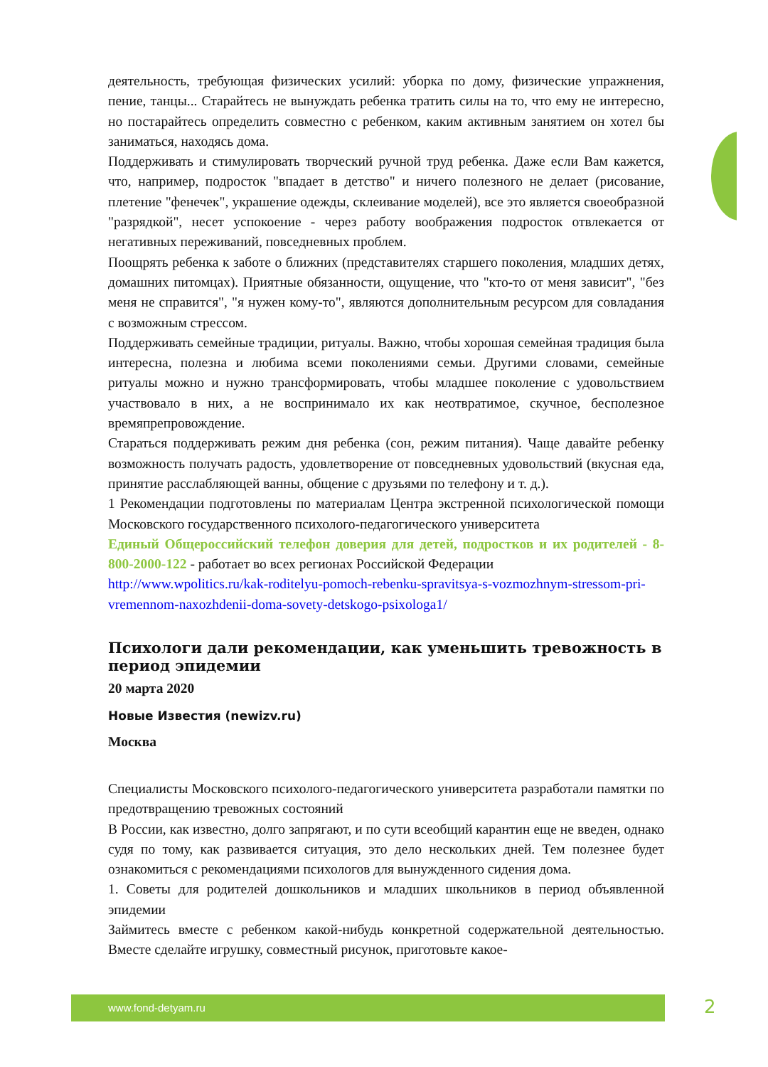деятельность, требующая физических усилий: уборка по дому, физические упражнения, пение, танцы... Старайтесь не вынуждать ребенка тратить силы на то, что ему не интересно, но постарайтесь определить совместно с ребенком, каким активным занятием он хотел бы заниматься, находясь дома.
Поддерживать и стимулировать творческий ручной труд ребенка. Даже если Вам кажется, что, например, подросток "впадает в детство" и ничего полезного не делает (рисование, плетение "фенечек", украшение одежды, склеивание моделей), все это является своеобразной "разрядкой", несет успокоение - через работу воображения подросток отвлекается от негативных переживаний, повседневных проблем.
Поощрять ребенка к заботе о ближних (представителях старшего поколения, младших детях, домашних питомцах). Приятные обязанности, ощущение, что "кто-то от меня зависит", "без меня не справится", "я нужен кому-то", являются дополнительным ресурсом для совладания с возможным стрессом.
Поддерживать семейные традиции, ритуалы. Важно, чтобы хорошая семейная традиция была интересна, полезна и любима всеми поколениями семьи. Другими словами, семейные ритуалы можно и нужно трансформировать, чтобы младшее поколение с удовольствием участвовало в них, а не воспринимало их как неотвратимое, скучное, бесполезное времяпрепровождение.
Стараться поддерживать режим дня ребенка (сон, режим питания). Чаще давайте ребенку возможность получать радость, удовлетворение от повседневных удовольствий (вкусная еда, принятие расслабляющей ванны, общение с друзьями по телефону и т. д.).
1 Рекомендации подготовлены по материалам Центра экстренной психологической помощи Московского государственного психолого-педагогического университета
Единый Общероссийский телефон доверия для детей, подростков и их родителей - 8-800-2000-122 - работает во всех регионах Российской Федерации
http://www.wpolitics.ru/kak-roditelyu-pomoch-rebenku-spravitsya-s-vozmozhnym-stressom-pri-vremennom-naxozhdenii-doma-sovety-detskogo-psixologa1/
Психологи дали рекомендации, как уменьшить тревожность в период эпидемии
20 марта 2020
Новые Известия (newizv.ru)
Москва
Специалисты Московского психолого-педагогического университета разработали памятки по предотвращению тревожных состояний
В России, как известно, долго запрягают, и по сути всеобщий карантин еще не введен, однако судя по тому, как развивается ситуация, это дело нескольких дней. Тем полезнее будет ознакомиться с рекомендациями психологов для вынужденного сидения дома.
1. Советы для родителей дошкольников и младших школьников в период объявленной эпидемии
Займитесь вместе с ребенком какой-нибудь конкретной содержательной деятельностью. Вместе сделайте игрушку, совместный рисунок, приготовьте какое-
www.fond-detyam.ru 2